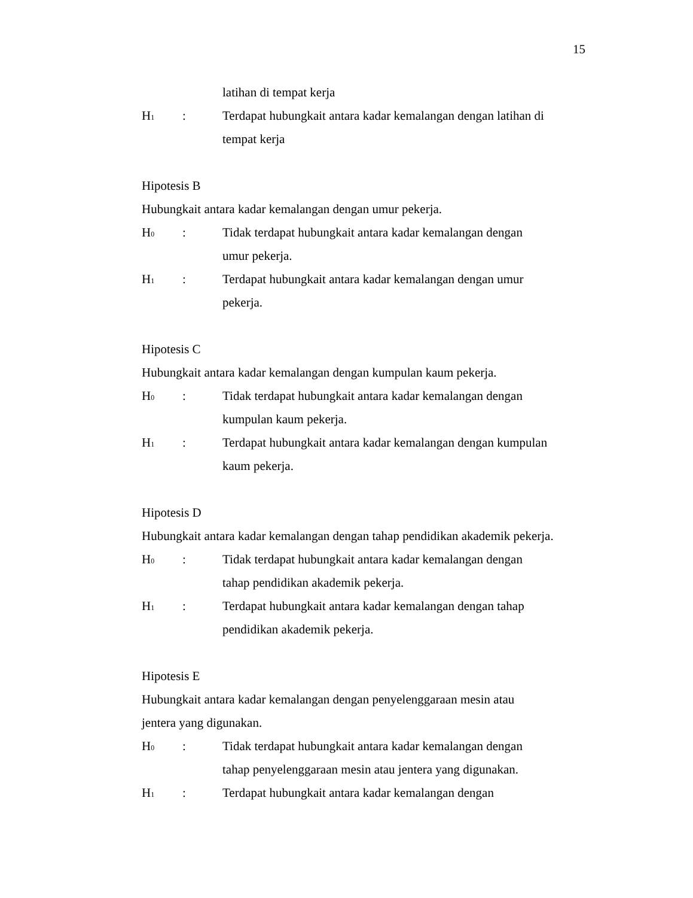15
latihan di tempat kerja
H<sub>1</sub>
: Terdapat hubungkait antara kadar kemalangan dengan latihan di
tempat kerja
Hipotesis B
Hubungkait antara kadar kemalangan dengan umur pekerja.
H<sub>0</sub>
: Tidak terdapat hubungkait antara kadar kemalangan dengan
umur pekerja.
H<sub>1</sub>
: Terdapat hubungkait antara kadar kemalangan dengan umur
pekerja.
Hipotesis C
Hubungkait antara kadar kemalangan dengan kumpulan kaum pekerja.
H<sub>0</sub>
: Tidak terdapat hubungkait antara kadar kemalangan dengan
kumpulan kaum pekerja.
H<sub>1</sub>
: Terdapat hubungkait antara kadar kemalangan dengan kumpulan
kaum pekerja.
Hipotesis D
Hubungkait antara kadar kemalangan dengan tahap pendidikan akademik pekerja.
H<sub>0</sub>
: Tidak terdapat hubungkait antara kadar kemalangan dengan
tahap pendidikan akademik pekerja.
H<sub>1</sub>
: Terdapat hubungkait antara kadar kemalangan dengan tahap
pendidikan akademik pekerja.
Hipotesis E
Hubungkait antara kadar kemalangan dengan penyelenggaraan mesin atau
jentera yang digunakan.
H<sub>0</sub>
: Tidak terdapat hubungkait antara kadar kemalangan dengan
tahap penyelenggaraan mesin atau jentera yang digunakan.
H<sub>1</sub>
: Terdapat hubungkait antara kadar kemalangan dengan